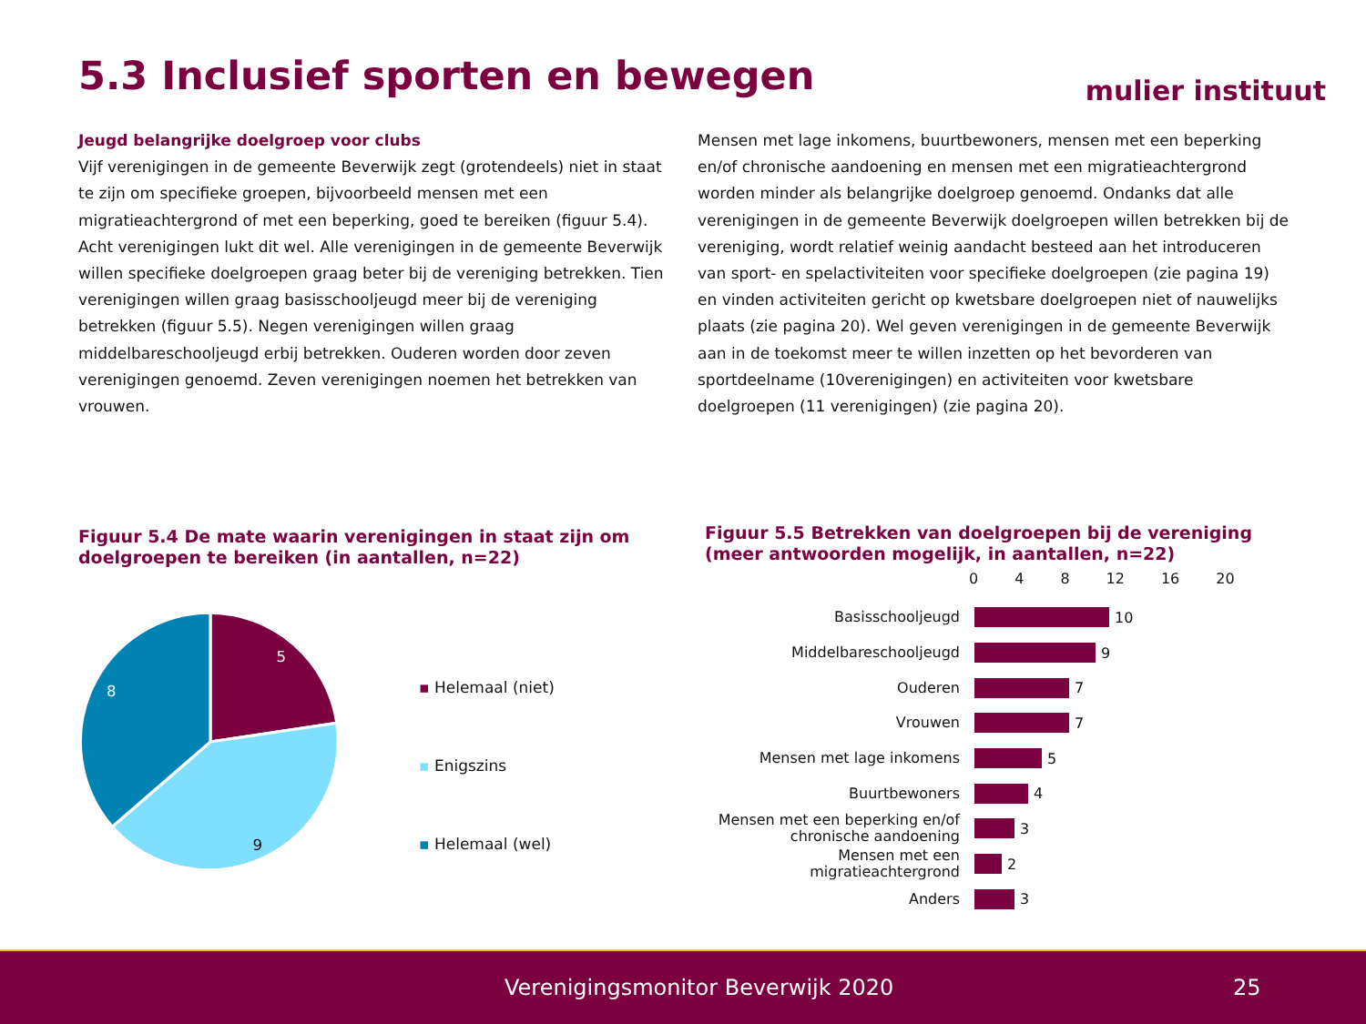5.3 Inclusief sporten en bewegen
mulier instituut
Jeugd belangrijke doelgroep voor clubs
Vijf verenigingen in de gemeente Beverwijk zegt (grotendeels) niet in staat te zijn om specifieke groepen, bijvoorbeeld mensen met een migratieachtergrond of met een beperking, goed te bereiken (figuur 5.4). Acht verenigingen lukt dit wel. Alle verenigingen in de gemeente Beverwijk willen specifieke doelgroepen graag beter bij de vereniging betrekken. Tien verenigingen willen graag basisschooljeugd meer bij de vereniging betrekken (figuur 5.5). Negen verenigingen willen graag middelbareschooljeugd erbij betrekken. Ouderen worden door zeven verenigingen genoemd. Zeven verenigingen noemen het betrekken van vrouwen.
Mensen met lage inkomens, buurtbewoners, mensen met een beperking en/of chronische aandoening en mensen met een migratieachtergrond worden minder als belangrijke doelgroep genoemd. Ondanks dat alle verenigingen in de gemeente Beverwijk doelgroepen willen betrekken bij de vereniging, wordt relatief weinig aandacht besteed aan het introduceren van sport- en spelactiviteiten voor specifieke doelgroepen (zie pagina 19) en vinden activiteiten gericht op kwetsbare doelgroepen niet of nauwelijks plaats (zie pagina 20). Wel geven verenigingen in de gemeente Beverwijk aan in de toekomst meer te willen inzetten op het bevorderen van sportdeelname (10verenigingen) en activiteiten voor kwetsbare doelgroepen (11 verenigingen) (zie pagina 20).
Figuur 5.4 De mate waarin verenigingen in staat zijn om doelgroepen te bereiken (in aantallen, n=22)
5
8
9
▪ Helemaal (niet)
▪ Enigszins
▪ Helemaal (wel)
Figuur 5.5 Betrekken van doelgroepen bij de vereniging (meer antwoorden mogelijk, in aantallen, n=22)
0 4 8 12 16 20
Basisschooljeugd
10
Middelbareschooljeugd
9
Ouderen
7
Vrouwen
7
Mensen met lage inkomens
5
Buurtbewoners
4
Mensen met een beperking en/of chronische aandoening
3
Mensen met een migratieachtergrond
2
Anders
3
Verenigingsmonitor Beverwijk 2020 25